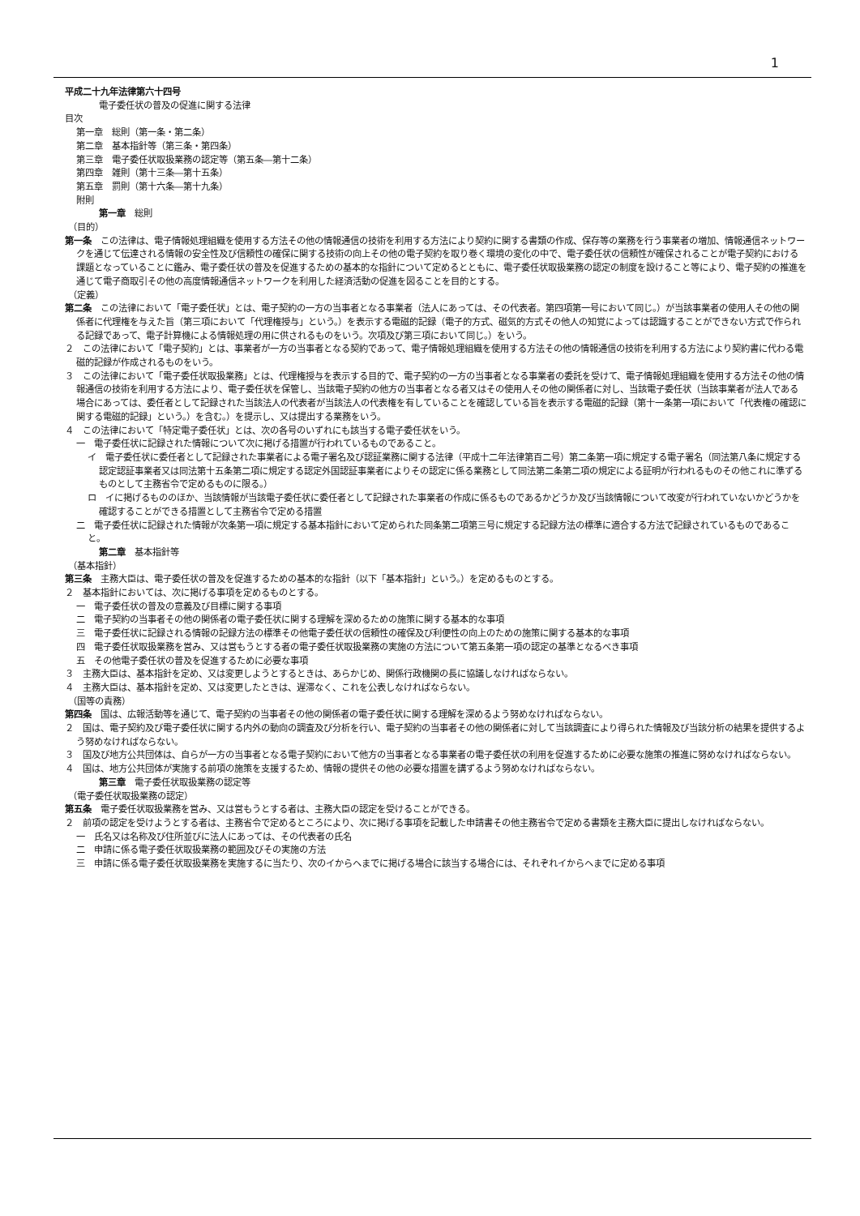1
平成二十九年法律第六十四号
電子委任状の普及の促進に関する法律
目次
第一章　総則（第一条・第二条）
第二章　基本指針等（第三条・第四条）
第三章　電子委任状取扱業務の認定等（第五条―第十二条）
第四章　雑則（第十三条―第十五条）
第五章　罰則（第十六条―第十九条）
附則
第一章　総則
（目的）
第一条　この法律は、電子情報処理組織を使用する方法その他の情報通信の技術を利用する方法により契約に関する書類の作成、保存等の業務を行う事業者の増加、情報通信ネットワークを通じて伝達される情報の安全性及び信頼性の確保に関する技術の向上その他の電子契約を取り巻く環境の変化の中で、電子委任状の信頼性が確保されることが電子契約における課題となっていることに鑑み、電子委任状の普及を促進するための基本的な指針について定めるとともに、電子委任状取扱業務の認定の制度を設けること等により、電子契約の推進を通じて電子商取引その他の高度情報通信ネットワークを利用した経済活動の促進を図ることを目的とする。
（定義）
第二条　この法律において「電子委任状」とは、電子契約の一方の当事者となる事業者（法人にあっては、その代表者。第四項第一号において同じ。）が当該事業者の使用人その他の関係者に代理権を与えた旨（第三項において「代理権授与」という。）を表示する電磁的記録（電子的方式、磁気的方式その他人の知覚によっては認識することができない方式で作られる記録であって、電子計算機による情報処理の用に供されるものをいう。次項及び第三項において同じ。）をいう。
２　この法律において「電子契約」とは、事業者が一方の当事者となる契約であって、電子情報処理組織を使用する方法その他の情報通信の技術を利用する方法により契約書に代わる電磁的記録が作成されるものをいう。
３　この法律において「電子委任状取扱業務」とは、代理権授与を表示する目的で、電子契約の一方の当事者となる事業者の委託を受けて、電子情報処理組織を使用する方法その他の情報通信の技術を利用する方法により、電子委任状を保管し、当該電子契約の他方の当事者となる者又はその使用人その他の関係者に対し、当該電子委任状（当該事業者が法人である場合にあっては、委任者として記録された当該法人の代表者が当該法人の代表権を有していることを確認している旨を表示する電磁的記録（第十一条第一項において「代表権の確認に関する電磁的記録」という。）を含む。）を提示し、又は提出する業務をいう。
４　この法律において「特定電子委任状」とは、次の各号のいずれにも該当する電子委任状をいう。
一　電子委任状に記録された情報について次に掲げる措置が行われているものであること。
イ　電子委任状に委任者として記録された事業者による電子署名及び認証業務に関する法律（平成十二年法律第百二号）第二条第一項に規定する電子署名（同法第八条に規定する認定認証事業者又は同法第十五条第二項に規定する認定外国認証事業者によりその認定に係る業務として同法第二条第二項の規定による証明が行われるものその他これに準ずるものとして主務省令で定めるものに限る。）
ロ　イに掲げるもののほか、当該情報が当該電子委任状に委任者として記録された事業者の作成に係るものであるかどうか及び当該情報について改変が行われていないかどうかを確認することができる措置として主務省令で定める措置
二　電子委任状に記録された情報が次条第一項に規定する基本指針において定められた同条第二項第三号に規定する記録方法の標準に適合する方法で記録されているものであること。
第二章　基本指針等
（基本指針）
第三条　主務大臣は、電子委任状の普及を促進するための基本的な指針（以下「基本指針」という。）を定めるものとする。
２　基本指針においては、次に掲げる事項を定めるものとする。
一　電子委任状の普及の意義及び目標に関する事項
二　電子契約の当事者その他の関係者の電子委任状に関する理解を深めるための施策に関する基本的な事項
三　電子委任状に記録される情報の記録方法の標準その他電子委任状の信頼性の確保及び利便性の向上のための施策に関する基本的な事項
四　電子委任状取扱業務を営み、又は営もうとする者の電子委任状取扱業務の実施の方法について第五条第一項の認定の基準となるべき事項
五　その他電子委任状の普及を促進するために必要な事項
３　主務大臣は、基本指針を定め、又は変更しようとするときは、あらかじめ、関係行政機関の長に協議しなければならない。
４　主務大臣は、基本指針を定め、又は変更したときは、遅滞なく、これを公表しなければならない。
（国等の責務）
第四条　国は、広報活動等を通じて、電子契約の当事者その他の関係者の電子委任状に関する理解を深めるよう努めなければならない。
２　国は、電子契約及び電子委任状に関する内外の動向の調査及び分析を行い、電子契約の当事者その他の関係者に対して当該調査により得られた情報及び当該分析の結果を提供するよう努めなければならない。
３　国及び地方公共団体は、自らが一方の当事者となる電子契約において他方の当事者となる事業者の電子委任状の利用を促進するために必要な施策の推進に努めなければならない。
４　国は、地方公共団体が実施する前項の施策を支援するため、情報の提供その他の必要な措置を講ずるよう努めなければならない。
第三章　電子委任状取扱業務の認定等
（電子委任状取扱業務の認定）
第五条　電子委任状取扱業務を営み、又は営もうとする者は、主務大臣の認定を受けることができる。
２　前項の認定を受けようとする者は、主務省令で定めるところにより、次に掲げる事項を記載した申請書その他主務省令で定める書類を主務大臣に提出しなければならない。
一　氏名又は名称及び住所並びに法人にあっては、その代表者の氏名
二　申請に係る電子委任状取扱業務の範囲及びその実施の方法
三　申請に係る電子委任状取扱業務を実施するに当たり、次のイからヘまでに掲げる場合に該当する場合には、それぞれイからヘまでに定める事項